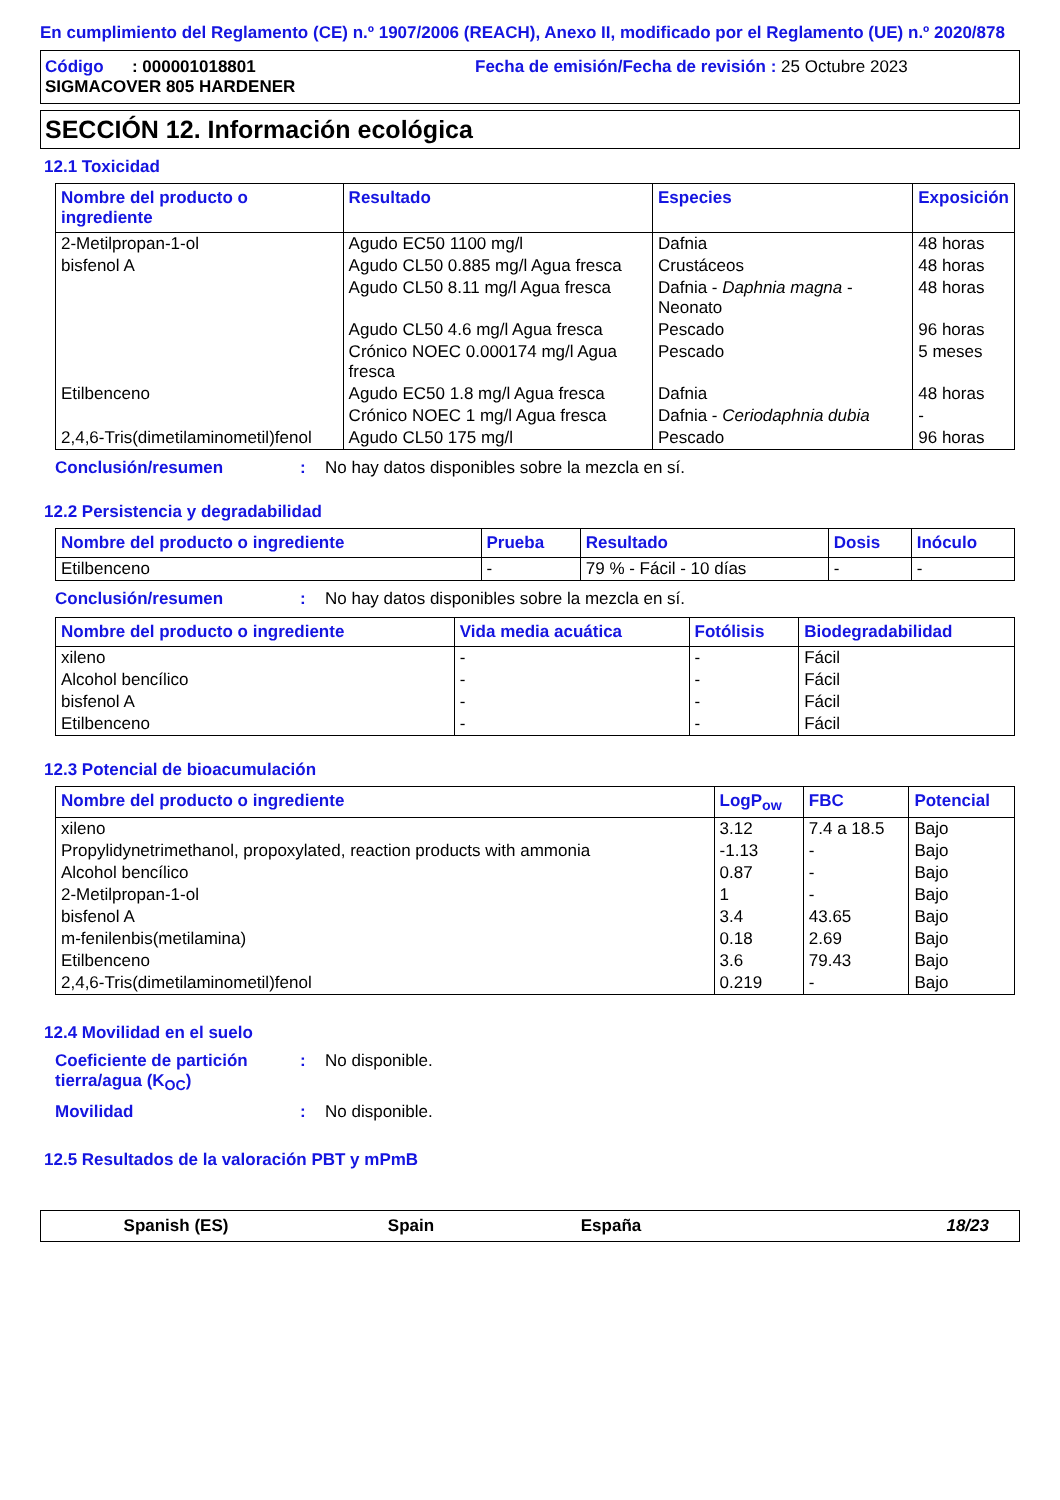En cumplimiento del Reglamento (CE) n.º 1907/2006 (REACH), Anexo II, modificado por el Reglamento (UE) n.º 2020/878
Código : 000001018801 Fecha de emisión/Fecha de revisión : 25 Octubre 2023
SIGMACOVER 805 HARDENER
SECCIÓN 12. Información ecológica
12.1 Toxicidad
| Nombre del producto o ingrediente | Resultado | Especies | Exposición |
| --- | --- | --- | --- |
| 2-Metilpropan-1-ol | Agudo EC50 1100 mg/l | Dafnia | 48 horas |
| bisfenol A | Agudo CL50 0.885 mg/l Agua fresca | Crustáceos | 48 horas |
| | Agudo CL50 8.11 mg/l Agua fresca | Dafnia - Daphnia magna - Neonato | 48 horas |
| | Agudo CL50 4.6 mg/l Agua fresca | Pescado | 96 horas |
| | Crónico NOEC 0.000174 mg/l Agua fresca | Pescado | 5 meses |
| Etilbenceno | Agudo EC50 1.8 mg/l Agua fresca | Dafnia | 48 horas |
| | Crónico NOEC 1 mg/l Agua fresca | Dafnia - Ceriodaphnia dubia | - |
| 2,4,6-Tris(dimetilaminometil)fenol | Agudo CL50 175 mg/l | Pescado | 96 horas |
Conclusión/resumen : No hay datos disponibles sobre la mezcla en sí.
12.2 Persistencia y degradabilidad
| Nombre del producto o ingrediente | Prueba | Resultado | Dosis | Inóculo |
| --- | --- | --- | --- | --- |
| Etilbenceno | - | 79 % - Fácil - 10 días | - | - |
Conclusión/resumen : No hay datos disponibles sobre la mezcla en sí.
| Nombre del producto o ingrediente | Vida media acuática | Fotólisis | Biodegradabilidad |
| --- | --- | --- | --- |
| xileno | - | - | Fácil |
| Alcohol bencílico | - | - | Fácil |
| bisfenol A | - | - | Fácil |
| Etilbenceno | - | - | Fácil |
12.3 Potencial de bioacumulación
| Nombre del producto o ingrediente | LogP<sub>ow</sub> | FBC | Potencial |
| --- | --- | --- | --- |
| xileno | 3.12 | 7.4 a 18.5 | Bajo |
| Propylidynetrimethanol, propoxylated, reaction products with ammonia | -1.13 | - | Bajo |
| Alcohol bencílico | 0.87 | - | Bajo |
| 2-Metilpropan-1-ol | 1 | - | Bajo |
| bisfenol A | 3.4 | 43.65 | Bajo |
| m-fenilenbis(metilamina) | 0.18 | 2.69 | Bajo |
| Etilbenceno | 3.6 | 79.43 | Bajo |
| 2,4,6-Tris(dimetilaminometil)fenol | 0.219 | - | Bajo |
12.4 Movilidad en el suelo
Coeficiente de partición tierra/agua (K<sub>OC</sub>)
: No disponible.
Movilidad : No disponible.
12.5 Resultados de la valoración PBT y mPmB
Spanish (ES) Spain España 18/23